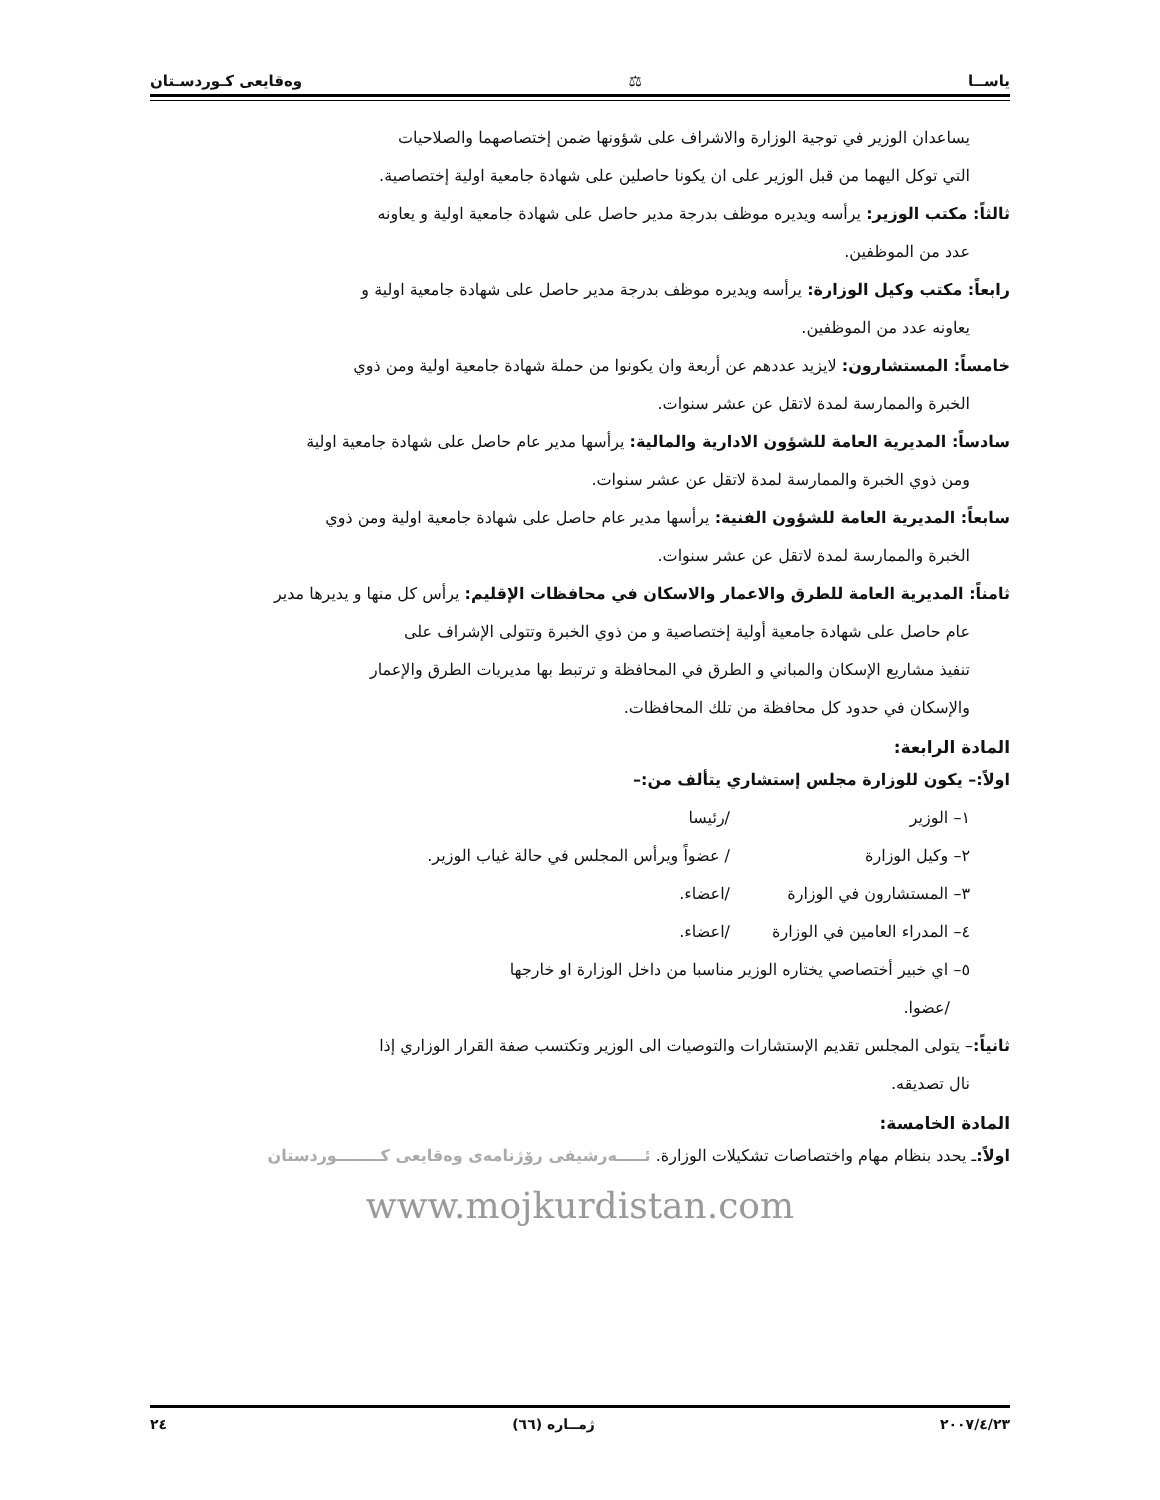ياســا ⚖ وەقايعى كـوردسـتان
يساعدان الوزير في توجية الوزارة والاشراف على شؤونها ضمن إختصاصهما والصلاحيات
التي توكل اليهما من قبل الوزير على ان يكونا حاصلين على شهادة جامعية اولية إختصاصية.
ثالثاً: مكتب الوزير: يرأسه ويديره موظف بدرجة مدير حاصل على شهادة جامعية اولية و يعاونه
عدد من الموظفين.
رابعاً: مكتب وكيل الوزارة: يرأسه ويديره موظف بدرجة مدير حاصل على شهادة جامعية اولية و
يعاونه عدد من الموظفين.
خامساً: المستشارون: لايزيد عددهم عن أربعة وان يكونوا من حملة شهادة جامعية اولية ومن ذوي
الخبرة والممارسة لمدة لاتقل عن عشر سنوات.
سادساً: المديرية العامة للشؤون الادارية والمالية: يرأسها مدير عام حاصل على شهادة جامعية اولية
ومن ذوي الخبرة والممارسة لمدة لاتقل عن عشر سنوات.
سابعاً: المديرية العامة للشؤون الفنية: يرأسها مدير عام حاصل على شهادة جامعية اولية ومن ذوي
الخبرة والممارسة لمدة لاتقل عن عشر سنوات.
ثامناً: المديرية العامة للطرق والاعمار والاسكان في محافظات الإقليم: يرأس كل منها و يديرها مدير
عام حاصل على شهادة جامعية أولية إختصاصية و من ذوي الخبرة وتتولى الإشراف على
تنفيذ مشاريع الإسكان والمباني و الطرق في المحافظة و ترتبط بها مديريات الطرق والإعمار
والإسكان في حدود كل محافظة من تلك المحافظات.
المادة الرابعة:
اولاً:– يكون للوزارة مجلس إستشاري يتألف من:–
١– الوزير /رئيسا
٢– وكيل الوزارة / عضواً ويرأس المجلس في حالة غياب الوزير.
٣– المستشارون في الوزارة /اعضاء.
٤– المدراء العامين في الوزارة /اعضاء.
٥– اي خبير أختصاصي يختاره الوزير مناسبا من داخل الوزارة او خارجها
/عضوا.
ثانياً:– يتولى المجلس تقديم الإستشارات والتوصيات الى الوزير وتكتسب صفة القرار الوزاري إذا
نال تصديقه.
المادة الخامسة:
اولاً: ـ يحدد بنظام مهام واختصاصات تشكيلات الوزارة. ئـــــەرشيفى رۆژنامەى وەقايعى كــــــــوردستان
www.mojkurdistan.com
٢٠٠٧/٤/٢٣ ژمــاره (٦٦) ٢٤